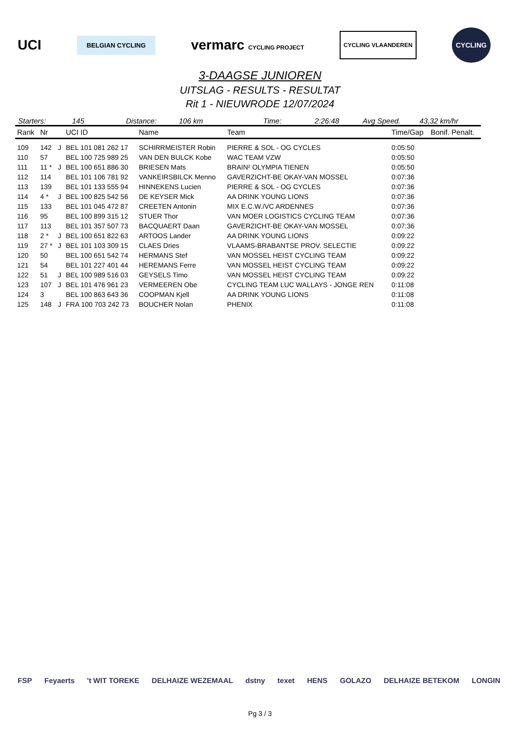UCI BELGIAN CYCLING vermarc CYCLING PROJECT CYCLING VLAANDEREN CYCLING
3-DAAGSE JUNIOREN
UITSLAG - RESULTS - RESULTAT
Rit 1 - NIEUWRODE 12/07/2024
Starters: 145 Distance: 106 km Time: 2:26:48 Avg Speed. 43,32 km/hr
| Rank | Nr | | UCI ID | Name | Team | Time/Gap | Bonif. Penalt. |
| --- | --- | --- | --- | --- | --- | --- | --- |
| 109 | 142 | J | BEL 101 081 262 17 | SCHIRRMEISTER Robin | PIERRE & SOL - OG CYCLES | 0:05:50 | |
| 110 | 57 | | BEL 100 725 989 25 | VAN DEN BULCK Kobe | WAC TEAM VZW | 0:05:50 | |
| 111 | 11 * | J | BEL 100 651 886 30 | BRIESEN Mats | BRAIN² OLYMPIA TIENEN | 0:05:50 | |
| 112 | 114 | | BEL 101 106 781 92 | VANKEIRSBILCK Menno | GAVERZICHT-BE OKAY-VAN MOSSEL | 0:07:36 | |
| 113 | 139 | | BEL 101 133 555 94 | HINNEKENS Lucien | PIERRE & SOL - OG CYCLES | 0:07:36 | |
| 114 | 4 * | J | BEL 100 825 542 56 | DE KEYSER Mick | AA DRINK YOUNG LIONS | 0:07:36 | |
| 115 | 133 | | BEL 101 045 472 87 | CREETEN Antonin | MIX E.C.W./VC ARDENNES | 0:07:36 | |
| 116 | 95 | | BEL 100 899 315 12 | STUER Thor | VAN MOER LOGISTICS CYCLING TEAM | 0:07:36 | |
| 117 | 113 | | BEL 101 357 507 73 | BACQUAERT Daan | GAVERZICHT-BE OKAY-VAN MOSSEL | 0:07:36 | |
| 118 | 2 * | J | BEL 100 651 822 63 | ARTOOS Lander | AA DRINK YOUNG LIONS | 0:09:22 | |
| 119 | 27 * | J | BEL 101 103 309 15 | CLAES Dries | VLAAMS-BRABANTSE PROV. SELECTIE | 0:09:22 | |
| 120 | 50 | | BEL 100 651 542 74 | HERMANS Stef | VAN MOSSEL HEIST CYCLING TEAM | 0:09:22 | |
| 121 | 54 | | BEL 101 227 401 44 | HEREMANS Ferre | VAN MOSSEL HEIST CYCLING TEAM | 0:09:22 | |
| 122 | 51 | J | BEL 100 989 516 03 | GEYSELS Timo | VAN MOSSEL HEIST CYCLING TEAM | 0:09:22 | |
| 123 | 107 | J | BEL 101 476 961 23 | VERMEEREN Obe | CYCLING TEAM LUC WALLAYS - JONGE REN | 0:11:08 | |
| 124 | 3 | | BEL 100 863 643 36 | COOPMAN Kjell | AA DRINK YOUNG LIONS | 0:11:08 | |
| 125 | 148 | J | FRA 100 703 242 73 | BOUCHER Nolan | PHENIX | 0:11:08 | |
FSP Feyaerts 't WIT TOREKE DELHAIZE WEZEMAAL dstny texet HENS GOLAZO DELHAIZE BETEKOM LONGIN
Pg 3 / 3